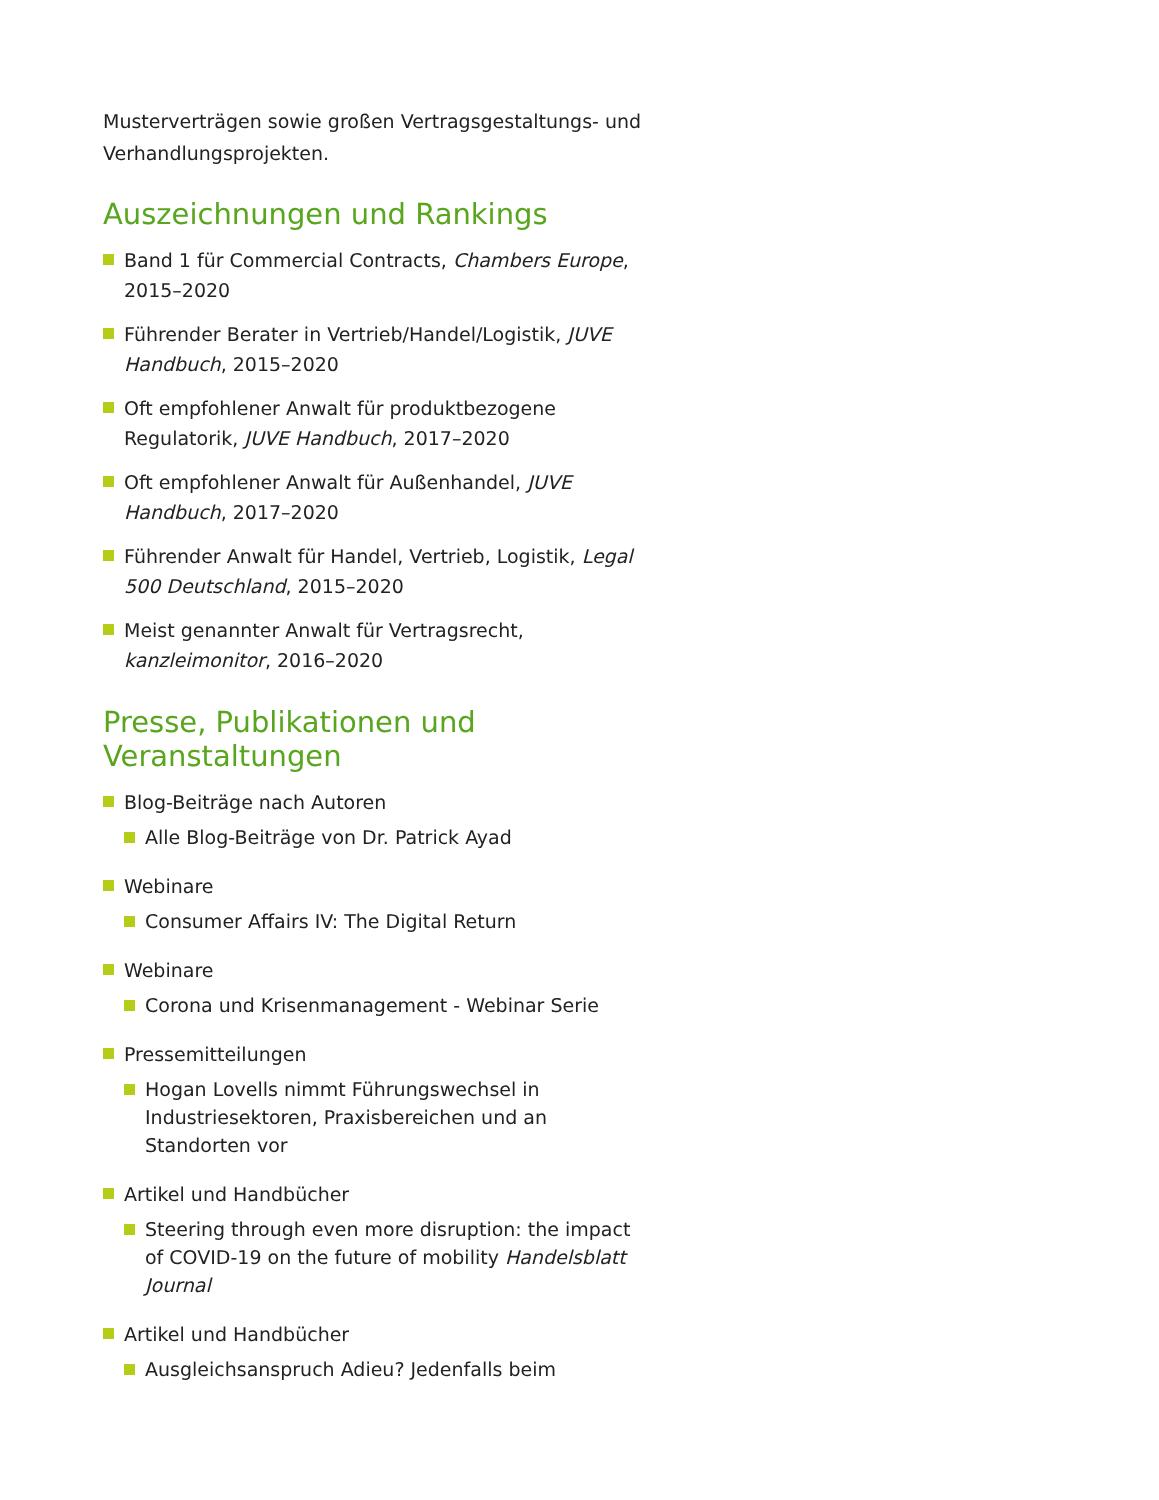Musterverträgen sowie großen Vertragsgestaltungs- und Verhandlungsprojekten.
Auszeichnungen und Rankings
Band 1 für Commercial Contracts, Chambers Europe, 2015–2020
Führender Berater in Vertrieb/Handel/Logistik, JUVE Handbuch, 2015–2020
Oft empfohlener Anwalt für produktbezogene Regulatorik, JUVE Handbuch, 2017–2020
Oft empfohlener Anwalt für Außenhandel, JUVE Handbuch, 2017–2020
Führender Anwalt für Handel, Vertrieb, Logistik, Legal 500 Deutschland, 2015–2020
Meist genannter Anwalt für Vertragsrecht, kanzleimonitor, 2016–2020
Presse, Publikationen und Veranstaltungen
Blog-Beiträge nach Autoren
Alle Blog-Beiträge von Dr. Patrick Ayad
Webinare
Consumer Affairs IV: The Digital Return
Webinare
Corona und Krisenmanagement - Webinar Serie
Pressemitteilungen
Hogan Lovells nimmt Führungswechsel in Industriesektoren, Praxisbereichen und an Standorten vor
Artikel und Handbücher
Steering through even more disruption: the impact of COVID-19 on the future of mobility Handelsblatt Journal
Artikel und Handbücher
Ausgleichsanspruch Adieu? Jedenfalls beim